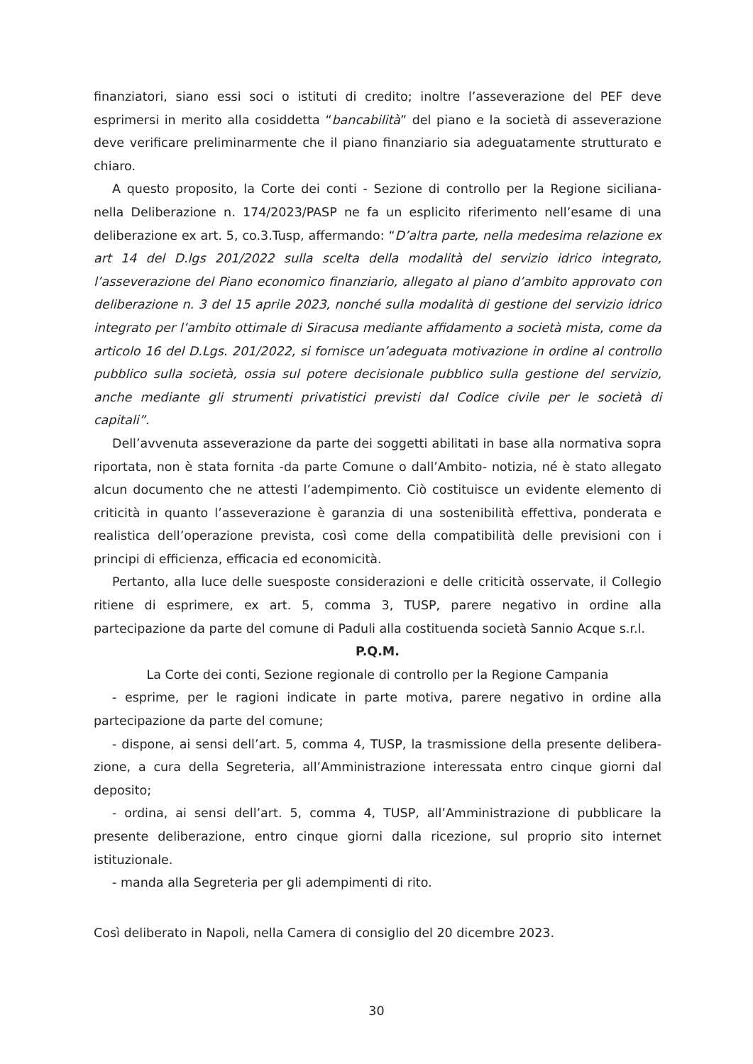finanziatori, siano essi soci o istituti di credito; inoltre l’asseverazione del PEF deve esprimersi in merito alla cosiddetta “bancabilità” del piano e la società di asseverazione deve verificare preliminarmente che il piano finanziario sia adeguatamente strutturato e chiaro.
A questo proposito, la Corte dei conti - Sezione di controllo per la Regione siciliana- nella Deliberazione n. 174/2023/PASP ne fa un esplicito riferimento nell’esame di una deliberazione ex art. 5, co.3.Tusp, affermando: “D’altra parte, nella medesima relazione ex art 14 del D.lgs 201/2022 sulla scelta della modalità del servizio idrico integrato, l’asseverazione del Piano economico finanziario, allegato al piano d’ambito approvato con deliberazione n. 3 del 15 aprile 2023, nonché sulla modalità di gestione del servizio idrico integrato per l’ambito ottimale di Siracusa mediante affidamento a società mista, come da articolo 16 del D.Lgs. 201/2022, si fornisce un’adeguata motivazione in ordine al controllo pubblico sulla società, ossia sul potere decisionale pubblico sulla gestione del servizio, anche mediante gli strumenti privatistici previsti dal Codice civile per le società di capitali”.
Dell’avvenuta asseverazione da parte dei soggetti abilitati in base alla normativa sopra riportata, non è stata fornita -da parte Comune o dall’Ambito- notizia, né è stato allegato alcun documento che ne attesti l’adempimento. Ciò costituisce un evidente elemento di criticità in quanto l’asseverazione è garanzia di una sostenibilità effettiva, ponderata e realistica dell’operazione prevista, così come della compatibilità delle previsioni con i principi di efficienza, efficacia ed economicità.
Pertanto, alla luce delle suesposte considerazioni e delle criticità osservate, il Collegio ritiene di esprimere, ex art. 5, comma 3, TUSP, parere negativo in ordine alla partecipazione da parte del comune di Paduli alla costituenda società Sannio Acque s.r.l.
P.Q.M.
La Corte dei conti, Sezione regionale di controllo per la Regione Campania
- esprime, per le ragioni indicate in parte motiva, parere negativo in ordine alla partecipazione da parte del comune;
- dispone, ai sensi dell’art. 5, comma 4, TUSP, la trasmissione della presente delibera-zione, a cura della Segreteria, all’Amministrazione interessata entro cinque giorni dal deposito;
- ordina, ai sensi dell’art. 5, comma 4, TUSP, all’Amministrazione di pubblicare la presente deliberazione, entro cinque giorni dalla ricezione, sul proprio sito internet istituzionale.
- manda alla Segreteria per gli adempimenti di rito.
Così deliberato in Napoli, nella Camera di consiglio del 20 dicembre 2023.
30